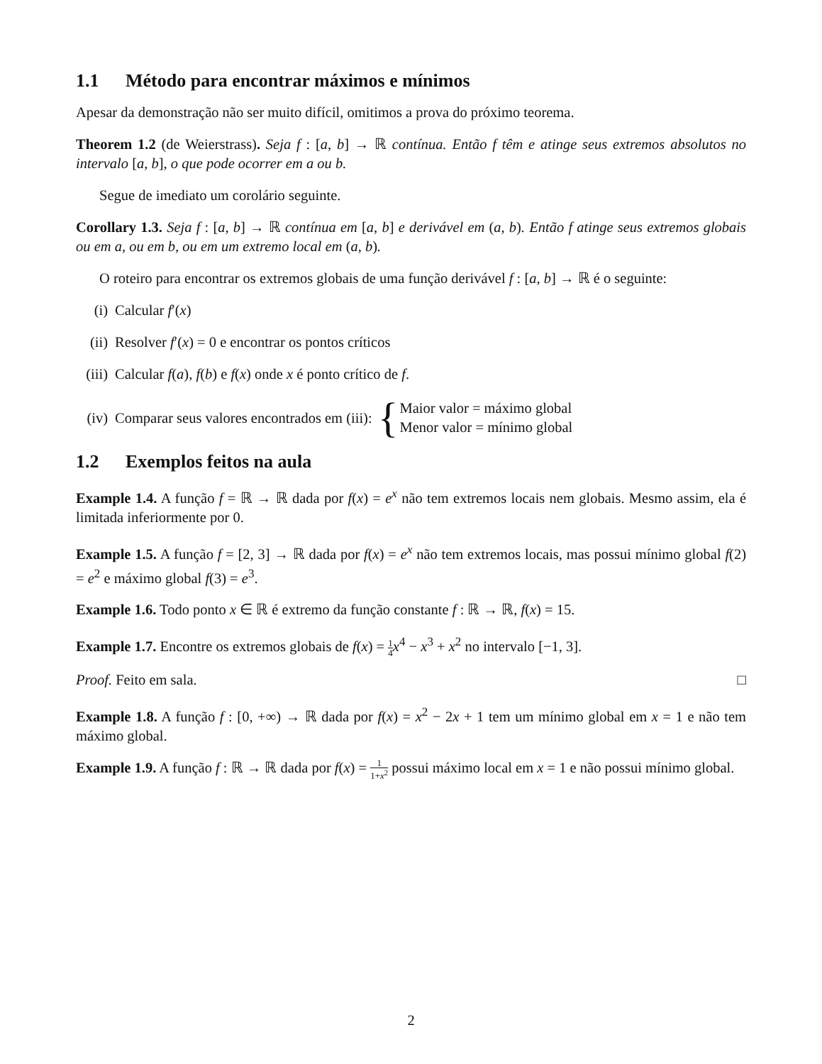1.1 Método para encontrar máximos e mínimos
Apesar da demonstração não ser muito difícil, omitimos a prova do próximo teorema.
Theorem 1.2 (de Weierstrass). Seja f : [a, b] → ℝ contínua. Então f têm e atinge seus extremos absolutos no intervalo [a, b], o que pode ocorrer em a ou b.
Segue de imediato um corolário seguinte.
Corollary 1.3. Seja f : [a, b] → ℝ contínua em [a, b] e derivável em (a, b). Então f atinge seus extremos globais ou em a, ou em b, ou em um extremo local em (a, b).
O roteiro para encontrar os extremos globais de uma função derivável f : [a, b] → ℝ é o seguinte:
(i) Calcular f′(x)
(ii) Resolver f′(x) = 0 e encontrar os pontos críticos
(iii) Calcular f(a), f(b) e f(x) onde x é ponto crítico de f.
(iv) Comparar seus valores encontrados em (iii): { Maior valor = máximo global
Menor valor = mínimo global
1.2 Exemplos feitos na aula
Example 1.4. A função f = ℝ → ℝ dada por f(x) = e<sup>x</sup> não tem extremos locais nem globais. Mesmo assim, ela é limitada inferiormente por 0.
Example 1.5. A função f = [2, 3] → ℝ dada por f(x) = e<sup>x</sup> não tem extremos locais, mas possui mínimo global f(2) = e<sup>2</sup> e máximo global f(3) = e<sup>3</sup>.
Example 1.6. Todo ponto x ∈ ℝ é extremo da função constante f : ℝ → ℝ, f(x) = 15.
Example 1.7. Encontre os extremos globais de f(x) = 1 4 x<sup>4</sup> − x<sup>3</sup> + x<sup>2</sup> no intervalo [−1, 3].
Proof. Feito em sala. □
Example 1.8. A função f : [0, +∞) → ℝ dada por f(x) = x<sup>2</sup> − 2x + 1 tem um mínimo global em x = 1 e não tem máximo global.
Example 1.9. A função f : ℝ → ℝ dada por f(x) = 1 1+x<sup>2</sup> possui máximo local em x = 1 e não possui mínimo global.
2